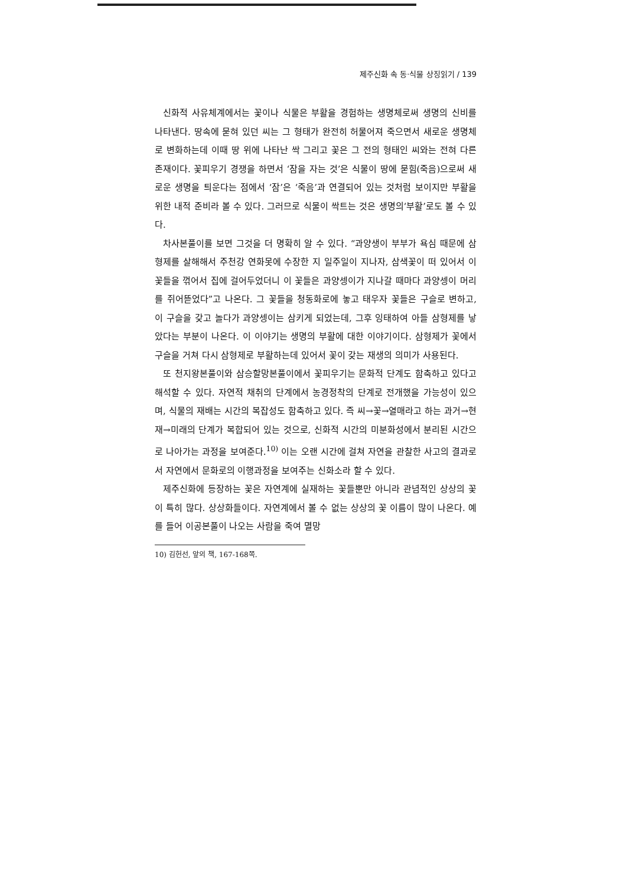제주신화 속 동·식물 상징읽기 / 139
신화적 사유체계에서는 꽃이나 식물은 부활을 경험하는 생명체로써 생명의 신비를 나타낸다. 땅속에 묻혀 있던 씨는 그 형태가 완전히 허물어져 죽으면서 새로운 생명체로 변화하는데 이때 땅 위에 나타난 싹 그리고 꽃은 그 전의 형태인 씨와는 전혀 다른 존재이다. 꽃피우기 경쟁을 하면서 ‘잠을 자는 것’은 식물이 땅에 묻힘(죽음)으로써 새로운 생명을 틔운다는 점에서 ‘잠’은 ‘죽음’과 연결되어 있는 것처럼 보이지만 부활을 위한 내적 준비라 볼 수 있다. 그러므로 식물이 싹트는 것은 생명의‘부활’로도 볼 수 있다.
차사본풀이를 보면 그것을 더 명확히 알 수 있다. “과양생이 부부가 욕심 때문에 삼형제를 살해해서 주천강 연화못에 수장한 지 일주일이 지나자, 삼색꽃이 떠 있어서 이 꽃들을 꺾어서 집에 걸어두었더니 이 꽃들은 과양셍이가 지나갈 때마다 과양셍이 머리를 쥐어뜯었다”고 나온다. 그 꽃들을 청동화로에 놓고 태우자 꽃들은 구슬로 변하고, 이 구슬을 갖고 놀다가 과양셍이는 삼키게 되었는데, 그후 잉태하여 아들 삼형제를 낳았다는 부분이 나온다. 이 이야기는 생명의 부활에 대한 이야기이다. 삼형제가 꽃에서 구슬을 거쳐 다시 삼형제로 부활하는데 있어서 꽃이 갖는 재생의 의미가 사용된다.
또 천지왕본풀이와 삼승할망본풀이에서 꽃피우기는 문화적 단계도 함축하고 있다고 해석할 수 있다. 자연적 채취의 단계에서 농경정착의 단계로 전개했을 가능성이 있으며, 식물의 재배는 시간의 복잡성도 함축하고 있다. 즉 씨→꽃→열매라고 하는 과거→현재→미래의 단계가 복합되어 있는 것으로, 신화적 시간의 미분화성에서 분리된 시간으로 나아가는 과정을 보여준다.<sup>10)</sup> 이는 오랜 시간에 걸쳐 자연을 관찰한 사고의 결과로서 자연에서 문화로의 이행과정을 보여주는 신화소라 할 수 있다.
제주신화에 등장하는 꽃은 자연계에 실재하는 꽃들뿐만 아니라 관념적인 상상의 꽃이 특히 많다. 상상화들이다. 자연계에서 볼 수 없는 상상의 꽃 이름이 많이 나온다. 예를 들어 이공본풀이 나오는 사람을 죽여 멸망
10) 김헌선, 앞의 책, 167-168쪽.